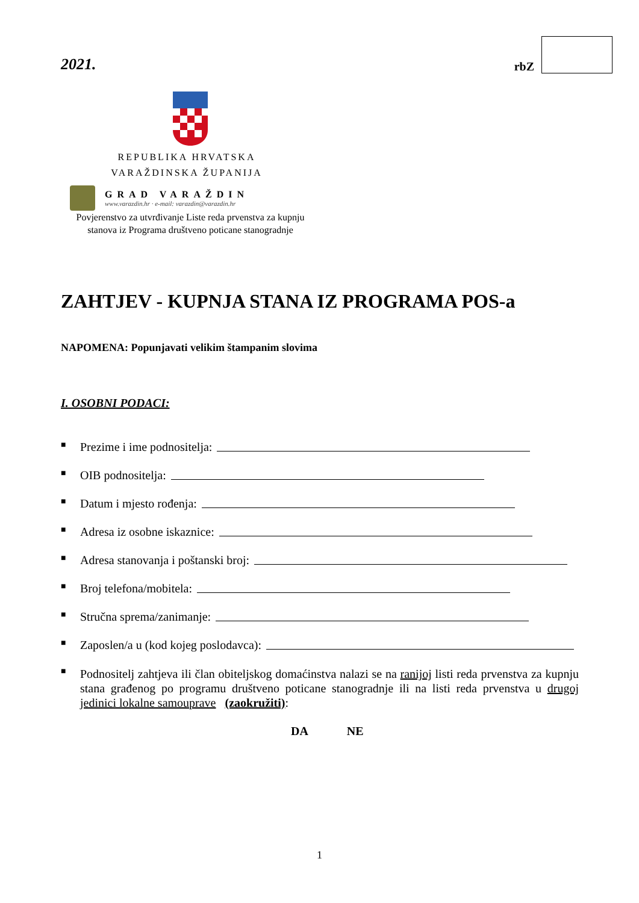2021.
rbZ
REPUBLIKA HRVATSKA
VARAŽDINSKA ŽUPANIJA
GRAD VARAŽDIN
www.varazdin.hr · e-mail: varazdin@varazdin.hr
Povjerenstvo za utvrđivanje Liste reda prvenstva za kupnju stanova iz Programa društveno poticane stanogradnje
ZAHTJEV - KUPNJA STANA IZ PROGRAMA POS-a
NAPOMENA: Popunjavati velikim štampanim slovima
I. OSOBNI PODACI:
■ Prezime i ime podnositelja:
■ OIB podnositelja:
■ Datum i mjesto rođenja:
■ Adresa iz osobne iskaznice:
■ Adresa stanovanja i poštanski broj:
■ Broj telefona/mobitela:
■ Stručna sprema/zanimanje:
■ Zaposlen/a u (kod kojeg poslodavca):
■ Podnositelj zahtjeva ili član obiteljskog domaćinstva nalazi se na ranijoj listi reda prvenstva za kupnju stana građenog po programu društveno poticane stanogradnje ili na listi reda prvenstva u drugoj jedinici lokalne samouprave (zaokružiti):
DA NE
1